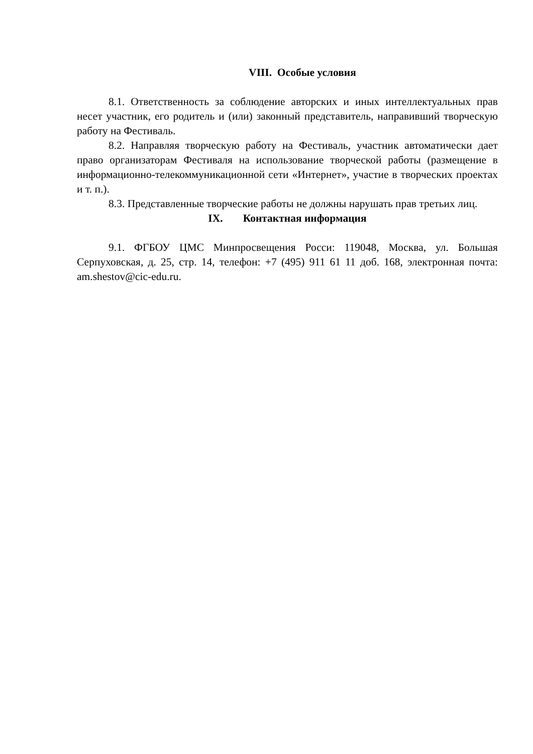VIII. Особые условия
8.1. Ответственность за соблюдение авторских и иных интеллектуальных прав несет участник, его родитель и (или) законный представитель, направивший творческую работу на Фестиваль.
8.2. Направляя творческую работу на Фестиваль, участник автоматически дает право организаторам Фестиваля на использование творческой работы (размещение в информационно-телекоммуникационной сети «Интернет», участие в творческих проектах и т. п.).
8.3. Представленные творческие работы не должны нарушать прав третьих лиц.
IX. Контактная информация
9.1. ФГБОУ ЦМС Минпросвещения Росси: 119048, Москва, ул. Большая Серпуховская, д. 25, стр. 14, телефон: +7 (495) 911 61 11 доб. 168, электронная почта: am.shestov@cic-edu.ru.